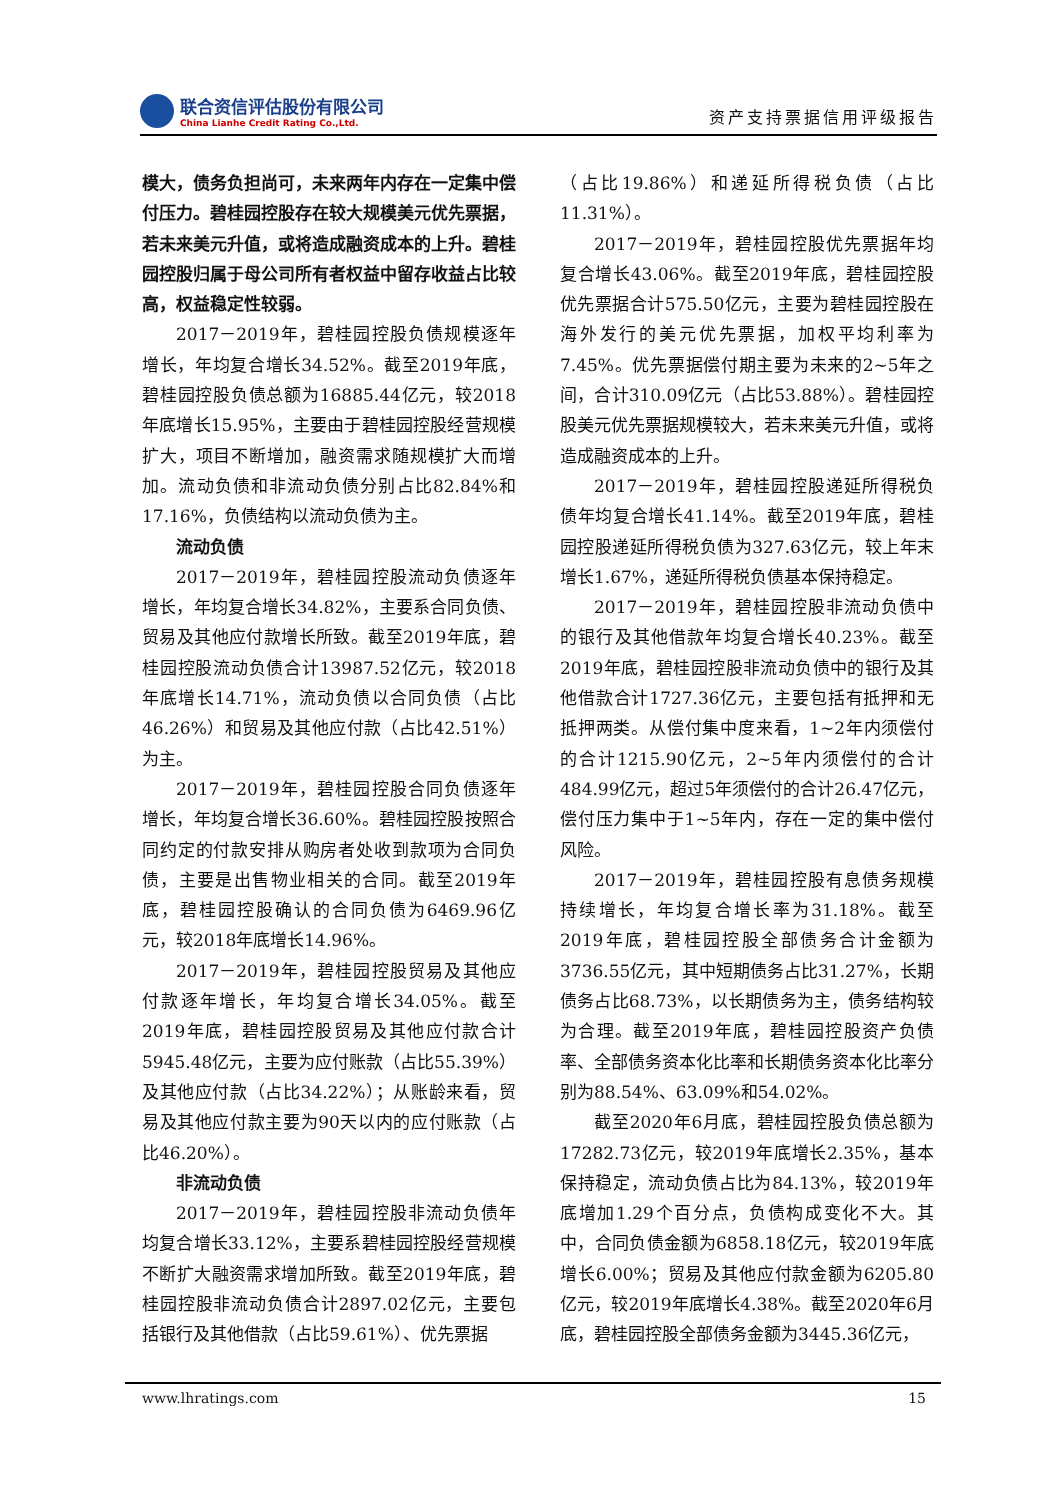联合资信评估股份有限公司
China Lianhe Credit Rating Co.,Ltd.
资产支持票据信用评级报告
模大，债务负担尚可，未来两年内存在一定集中偿付压力。碧桂园控股存在较大规模美元优先票据，若未来美元升值，或将造成融资成本的上升。碧桂园控股归属于母公司所有者权益中留存收益占比较高，权益稳定性较弱。
2017－2019年，碧桂园控股负债规模逐年增长，年均复合增长34.52%。截至2019年底，碧桂园控股负债总额为16885.44亿元，较2018年底增长15.95%，主要由于碧桂园控股经营规模扩大，项目不断增加，融资需求随规模扩大而增加。流动负债和非流动负债分别占比82.84%和17.16%，负债结构以流动负债为主。
流动负债
2017－2019年，碧桂园控股流动负债逐年增长，年均复合增长34.82%，主要系合同负债、贸易及其他应付款增长所致。截至2019年底，碧桂园控股流动负债合计13987.52亿元，较2018年底增长14.71%，流动负债以合同负债（占比46.26%）和贸易及其他应付款（占比42.51%）为主。
2017－2019年，碧桂园控股合同负债逐年增长，年均复合增长36.60%。碧桂园控股按照合同约定的付款安排从购房者处收到款项为合同负债，主要是出售物业相关的合同。截至2019年底，碧桂园控股确认的合同负债为6469.96亿元，较2018年底增长14.96%。
2017－2019年，碧桂园控股贸易及其他应付款逐年增长，年均复合增长34.05%。截至2019年底，碧桂园控股贸易及其他应付款合计5945.48亿元，主要为应付账款（占比55.39%）及其他应付款（占比34.22%）；从账龄来看，贸易及其他应付款主要为90天以内的应付账款（占比46.20%）。
非流动负债
2017－2019年，碧桂园控股非流动负债年均复合增长33.12%，主要系碧桂园控股经营规模不断扩大融资需求增加所致。截至2019年底，碧桂园控股非流动负债合计2897.02亿元，主要包括银行及其他借款（占比59.61%）、优先票据
（占比19.86%）和递延所得税负债（占比11.31%）。
2017－2019年，碧桂园控股优先票据年均复合增长43.06%。截至2019年底，碧桂园控股优先票据合计575.50亿元，主要为碧桂园控股在海外发行的美元优先票据，加权平均利率为7.45%。优先票据偿付期主要为未来的2~5年之间，合计310.09亿元（占比53.88%）。碧桂园控股美元优先票据规模较大，若未来美元升值，或将造成融资成本的上升。
2017－2019年，碧桂园控股递延所得税负债年均复合增长41.14%。截至2019年底，碧桂园控股递延所得税负债为327.63亿元，较上年末增长1.67%，递延所得税负债基本保持稳定。
2017－2019年，碧桂园控股非流动负债中的银行及其他借款年均复合增长40.23%。截至2019年底，碧桂园控股非流动负债中的银行及其他借款合计1727.36亿元，主要包括有抵押和无抵押两类。从偿付集中度来看，1~2年内须偿付的合计1215.90亿元，2~5年内须偿付的合计484.99亿元，超过5年须偿付的合计26.47亿元，偿付压力集中于1~5年内，存在一定的集中偿付风险。
2017－2019年，碧桂园控股有息债务规模持续增长，年均复合增长率为31.18%。截至2019年底，碧桂园控股全部债务合计金额为3736.55亿元，其中短期债务占比31.27%，长期债务占比68.73%，以长期债务为主，债务结构较为合理。截至2019年底，碧桂园控股资产负债率、全部债务资本化比率和长期债务资本化比率分别为88.54%、63.09%和54.02%。
截至2020年6月底，碧桂园控股负债总额为17282.73亿元，较2019年底增长2.35%，基本保持稳定，流动负债占比为84.13%，较2019年底增加1.29个百分点，负债构成变化不大。其中，合同负债金额为6858.18亿元，较2019年底增长6.00%；贸易及其他应付款金额为6205.80亿元，较2019年底增长4.38%。截至2020年6月底，碧桂园控股全部债务金额为3445.36亿元，
www.lhratings.com 15